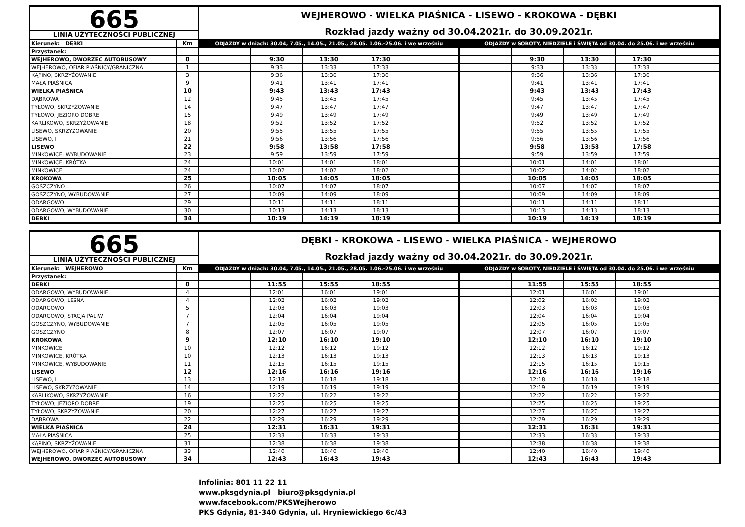| 665 LINIA UŻYTECZNOŚCI PUBLICZNEJ | | WEJHEROWO - WIELKA PIAŚNICA - LISEWO - KROKOWA - DĘBKI | | | | | | | | | |
| | | Rozkład jazdy ważny od 30.04.2021r. do 30.09.2021r. | | | | | | | | | |
| Kierunek: DĘBKI | Km | ODJAZDY w dniach: 30.04, 7.05., 14.05., 21.05., 28.05. 1.06.-25.06. i we wrześniu | | | | | ODJAZDY w SOBOTY, NIEDZIELE i ŚWIĘTA od 30.04. do 25.06. i we wrześniu | | | | |
| Przystanek: | | | | | | | | | | | |
| WEJHEROWO, DWORZEC AUTOBUSOWY | 0 | | 9:30 | 13:30 | 17:30 | | | 9:30 | 13:30 | 17:30 | |
| WEJHEROWO, OFIAR PIAŚNICY/GRANICZNA | 1 | | 9:33 | 13:33 | 17:33 | | | 9:33 | 13:33 | 17:33 | |
| KĄPINO, SKRZYŻOWANIE | 3 | | 9:36 | 13:36 | 17:36 | | | 9:36 | 13:36 | 17:36 | |
| MAŁA PIAŚNICA | 9 | | 9:41 | 13:41 | 17:41 | | | 9:41 | 13:41 | 17:41 | |
| WIELKA PIAŚNICA | 10 | | 9:43 | 13:43 | 17:43 | | | 9:43 | 13:43 | 17:43 | |
| DĄBROWA | 12 | | 9:45 | 13:45 | 17:45 | | | 9:45 | 13:45 | 17:45 | |
| TYŁOWO, SKRZYŻOWANIE | 14 | | 9:47 | 13:47 | 17:47 | | | 9:47 | 13:47 | 17:47 | |
| TYŁOWO, JEZIORO DOBRE | 15 | | 9:49 | 13:49 | 17:49 | | | 9:49 | 13:49 | 17:49 | |
| KARLIKOWO, SKRZYŻOWANIE | 18 | | 9:52 | 13:52 | 17:52 | | | 9:52 | 13:52 | 17:52 | |
| LISEWO, SKRZYŻOWANIE | 20 | | 9:55 | 13:55 | 17:55 | | | 9:55 | 13:55 | 17:55 | |
| LISEWO, I | 21 | | 9:56 | 13:56 | 17:56 | | | 9:56 | 13:56 | 17:56 | |
| LISEWO | 22 | | 9:58 | 13:58 | 17:58 | | | 9:58 | 13:58 | 17:58 | |
| MINKOWICE, WYBUDOWANIE | 23 | | 9:59 | 13:59 | 17:59 | | | 9:59 | 13:59 | 17:59 | |
| MINKOWICE, KRÓTKA | 24 | | 10:01 | 14:01 | 18:01 | | | 10:01 | 14:01 | 18:01 | |
| MINKOWICE | 24 | | 10:02 | 14:02 | 18:02 | | | 10:02 | 14:02 | 18:02 | |
| KROKOWA | 25 | | 10:05 | 14:05 | 18:05 | | | 10:05 | 14:05 | 18:05 | |
| GOSZCZYNO | 26 | | 10:07 | 14:07 | 18:07 | | | 10:07 | 14:07 | 18:07 | |
| GOSZCZYNO, WYBUDOWANIE | 27 | | 10:09 | 14:09 | 18:09 | | | 10:09 | 14:09 | 18:09 | |
| ODARGOWO | 29 | | 10:11 | 14:11 | 18:11 | | | 10:11 | 14:11 | 18:11 | |
| ODARGOWO, WYBUDOWANIE | 30 | | 10:13 | 14:13 | 18:13 | | | 10:13 | 14:13 | 18:13 | |
| DĘBKI | 34 | | 10:19 | 14:19 | 18:19 | | | 10:19 | 14:19 | 18:19 | |
| 665 LINIA UŻYTECZNOŚCI PUBLICZNEJ | | DĘBKI - KROKOWA - LISEWO - WIELKA PIAŚNICA - WEJHEROWO | | | | | | | | | |
| | | Rozkład jazdy ważny od 30.04.2021r. do 30.09.2021r. | | | | | | | | | |
| Kierunek: WEJHEROWO | Km | ODJAZDY w dniach: 30.04, 7.05., 14.05., 21.05., 28.05. 1.06.-25.06. i we wrześniu | | | | | ODJAZDY w SOBOTY, NIEDZIELE i ŚWIĘTA od 30.04. do 25.06. i we wrześniu | | | | |
| Przystanek: | | | | | | | | | | | |
| DĘBKI | 0 | | 11:55 | 15:55 | 18:55 | | | 11:55 | 15:55 | 18:55 | |
| ODARGOWO, WYBUDOWANIE | 4 | | 12:01 | 16:01 | 19:01 | | | 12:01 | 16:01 | 19:01 | |
| ODARGOWO, LEŚNA | 4 | | 12:02 | 16:02 | 19:02 | | | 12:02 | 16:02 | 19:02 | |
| ODARGOWO | 5 | | 12:03 | 16:03 | 19:03 | | | 12:03 | 16:03 | 19:03 | |
| ODARGOWO, STACJA PALIW | 7 | | 12:04 | 16:04 | 19:04 | | | 12:04 | 16:04 | 19:04 | |
| GOSZCZYNO, WYBUDOWANIE | 7 | | 12:05 | 16:05 | 19:05 | | | 12:05 | 16:05 | 19:05 | |
| GOSZCZYNO | 8 | | 12:07 | 16:07 | 19:07 | | | 12:07 | 16:07 | 19:07 | |
| KROKOWA | 9 | | 12:10 | 16:10 | 19:10 | | | 12:10 | 16:10 | 19:10 | |
| MINKOWICE | 10 | | 12:12 | 16:12 | 19:12 | | | 12:12 | 16:12 | 19:12 | |
| MINKOWICE, KRÓTKA | 10 | | 12:13 | 16:13 | 19:13 | | | 12:13 | 16:13 | 19:13 | |
| MINKOWICE, WYBUDOWANIE | 11 | | 12:15 | 16:15 | 19:15 | | | 12:15 | 16:15 | 19:15 | |
| LISEWO | 12 | | 12:16 | 16:16 | 19:16 | | | 12:16 | 16:16 | 19:16 | |
| LISEWO, I | 13 | | 12:18 | 16:18 | 19:18 | | | 12:18 | 16:18 | 19:18 | |
| LISEWO, SKRZYŻOWANIE | 14 | | 12:19 | 16:19 | 19:19 | | | 12:19 | 16:19 | 19:19 | |
| KARLIKOWO, SKRZYŻOWANIE | 16 | | 12:22 | 16:22 | 19:22 | | | 12:22 | 16:22 | 19:22 | |
| TYŁOWO, JEZIORO DOBRE | 19 | | 12:25 | 16:25 | 19:25 | | | 12:25 | 16:25 | 19:25 | |
| TYŁOWO, SKRZYŻOWANIE | 20 | | 12:27 | 16:27 | 19:27 | | | 12:27 | 16:27 | 19:27 | |
| DĄBROWA | 22 | | 12:29 | 16:29 | 19:29 | | | 12:29 | 16:29 | 19:29 | |
| WIELKA PIAŚNICA | 24 | | 12:31 | 16:31 | 19:31 | | | 12:31 | 16:31 | 19:31 | |
| MAŁA PIAŚNICA | 25 | | 12:33 | 16:33 | 19:33 | | | 12:33 | 16:33 | 19:33 | |
| KĄPINO, SKRZYŻOWANIE | 31 | | 12:38 | 16:38 | 19:38 | | | 12:38 | 16:38 | 19:38 | |
| WEJHEROWO, OFIAR PIAŚNICY/GRANICZNA | 33 | | 12:40 | 16:40 | 19:40 | | | 12:40 | 16:40 | 19:40 | |
| WEJHEROWO, DWORZEC AUTOBUSOWY | 34 | | 12:43 | 16:43 | 19:43 | | | 12:43 | 16:43 | 19:43 | |
Infolinia: 801 11 22 11
www.pksgdynia.pl biuro@pksgdynia.pl
www.facebook.com/PKSWejherowo
PKS Gdynia, 81-340 Gdynia, ul. Hryniewickiego 6c/43